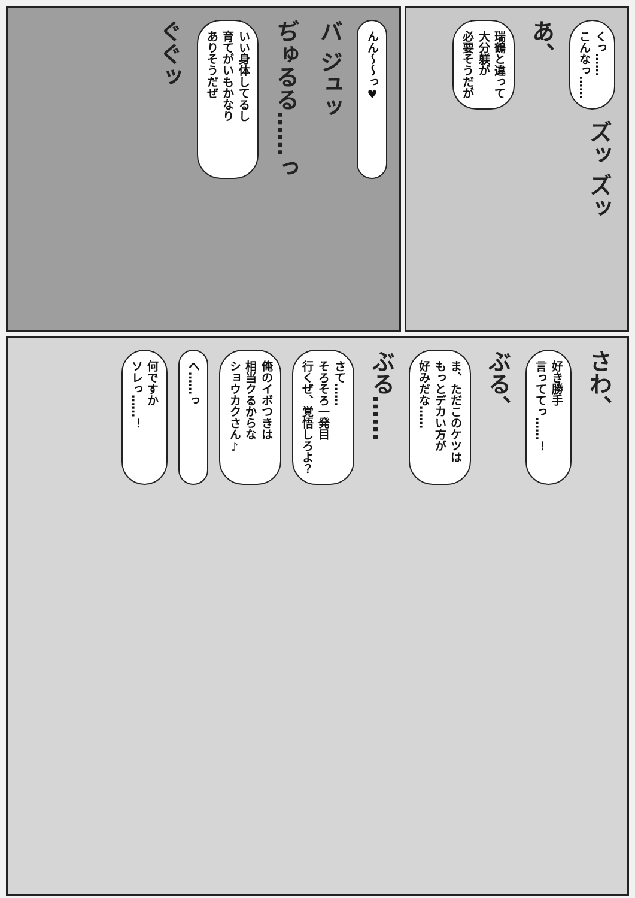くっ……
こんなっ……
あ、
瑞鶴と違って
大分躾が
必要そうだが
ズッ ズッ
んん〜〜っ♥
バ ジュッ
ぢゅるる……っ
いい身体してるし
育てがいもかなり
ありそうだぜ
ぐぐッ
さわ、
好き勝手
言っててっ……！
ぶる、
ま、ただこのケツは
もっとデカい方が
好みだな……
ぶる……
さて……
そろそろ一発目
行くぜ、覚悟しろよ？
俺のイボつきは
相当クるからな
ショウカクさん♪
へ……っ
何ですか
ソレっ……！